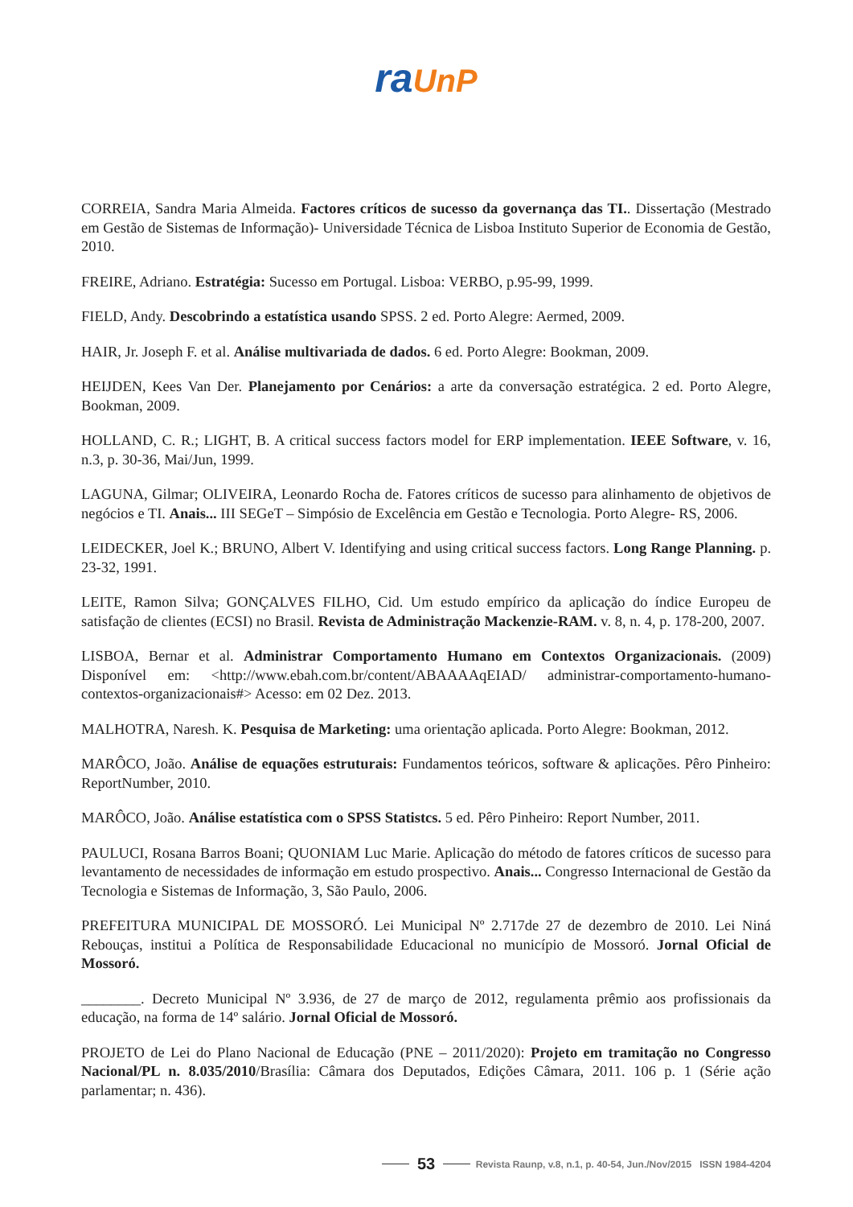ra UnP
CORREIA, Sandra Maria Almeida. Factores críticos de sucesso da governança das TI.. Dissertação (Mestrado em Gestão de Sistemas de Informação)- Universidade Técnica de Lisboa Instituto Superior de Economia de Gestão, 2010.
FREIRE, Adriano. Estratégia: Sucesso em Portugal. Lisboa: VERBO, p.95-99, 1999.
FIELD, Andy. Descobrindo a estatística usando SPSS. 2 ed. Porto Alegre: Aermed, 2009.
HAIR, Jr. Joseph F. et al. Análise multivariada de dados. 6 ed. Porto Alegre: Bookman, 2009.
HEIJDEN, Kees Van Der. Planejamento por Cenários: a arte da conversação estratégica. 2 ed. Porto Alegre, Bookman, 2009.
HOLLAND, C. R.; LIGHT, B. A critical success factors model for ERP implementation. IEEE Software, v. 16, n.3, p. 30-36, Mai/Jun, 1999.
LAGUNA, Gilmar; OLIVEIRA, Leonardo Rocha de. Fatores críticos de sucesso para alinhamento de objetivos de negócios e TI. Anais... III SEGeT – Simpósio de Excelência em Gestão e Tecnologia. Porto Alegre- RS, 2006.
LEIDECKER, Joel K.; BRUNO, Albert V. Identifying and using critical success factors. Long Range Planning. p. 23-32, 1991.
LEITE, Ramon Silva; GONÇALVES FILHO, Cid. Um estudo empírico da aplicação do índice Europeu de satisfação de clientes (ECSI) no Brasil. Revista de Administração Mackenzie-RAM. v. 8, n. 4, p. 178-200, 2007.
LISBOA, Bernar et al. Administrar Comportamento Humano em Contextos Organizacionais. (2009) Disponível em: <http://www.ebah.com.br/content/ABAAAAqEIAD/ administrar-comportamento-humano-contextos-organizacionais#> Acesso: em 02 Dez. 2013.
MALHOTRA, Naresh. K. Pesquisa de Marketing: uma orientação aplicada. Porto Alegre: Bookman, 2012.
MARÔCO, João. Análise de equações estruturais: Fundamentos teóricos, software & aplicações. Pêro Pinheiro: ReportNumber, 2010.
MARÔCO, João. Análise estatística com o SPSS Statistcs. 5 ed. Pêro Pinheiro: Report Number, 2011.
PAULUCI, Rosana Barros Boani; QUONIAM Luc Marie. Aplicação do método de fatores críticos de sucesso para levantamento de necessidades de informação em estudo prospectivo. Anais... Congresso Internacional de Gestão da Tecnologia e Sistemas de Informação, 3, São Paulo, 2006.
PREFEITURA MUNICIPAL DE MOSSORÓ. Lei Municipal Nº 2.717de 27 de dezembro de 2010. Lei Niná Rebouças, institui a Política de Responsabilidade Educacional no município de Mossoró. Jornal Oficial de Mossoró.
________. Decreto Municipal Nº 3.936, de 27 de março de 2012, regulamenta prêmio aos profissionais da educação, na forma de 14º salário. Jornal Oficial de Mossoró.
PROJETO de Lei do Plano Nacional de Educação (PNE – 2011/2020): Projeto em tramitação no Congresso Nacional/PL n. 8.035/2010/Brasília: Câmara dos Deputados, Edições Câmara, 2011. 106 p. 1 (Série ação parlamentar; n. 436).
53 Revista Raunp, v.8, n.1, p. 40-54, Jun./Nov/2015 ISSN 1984-4204